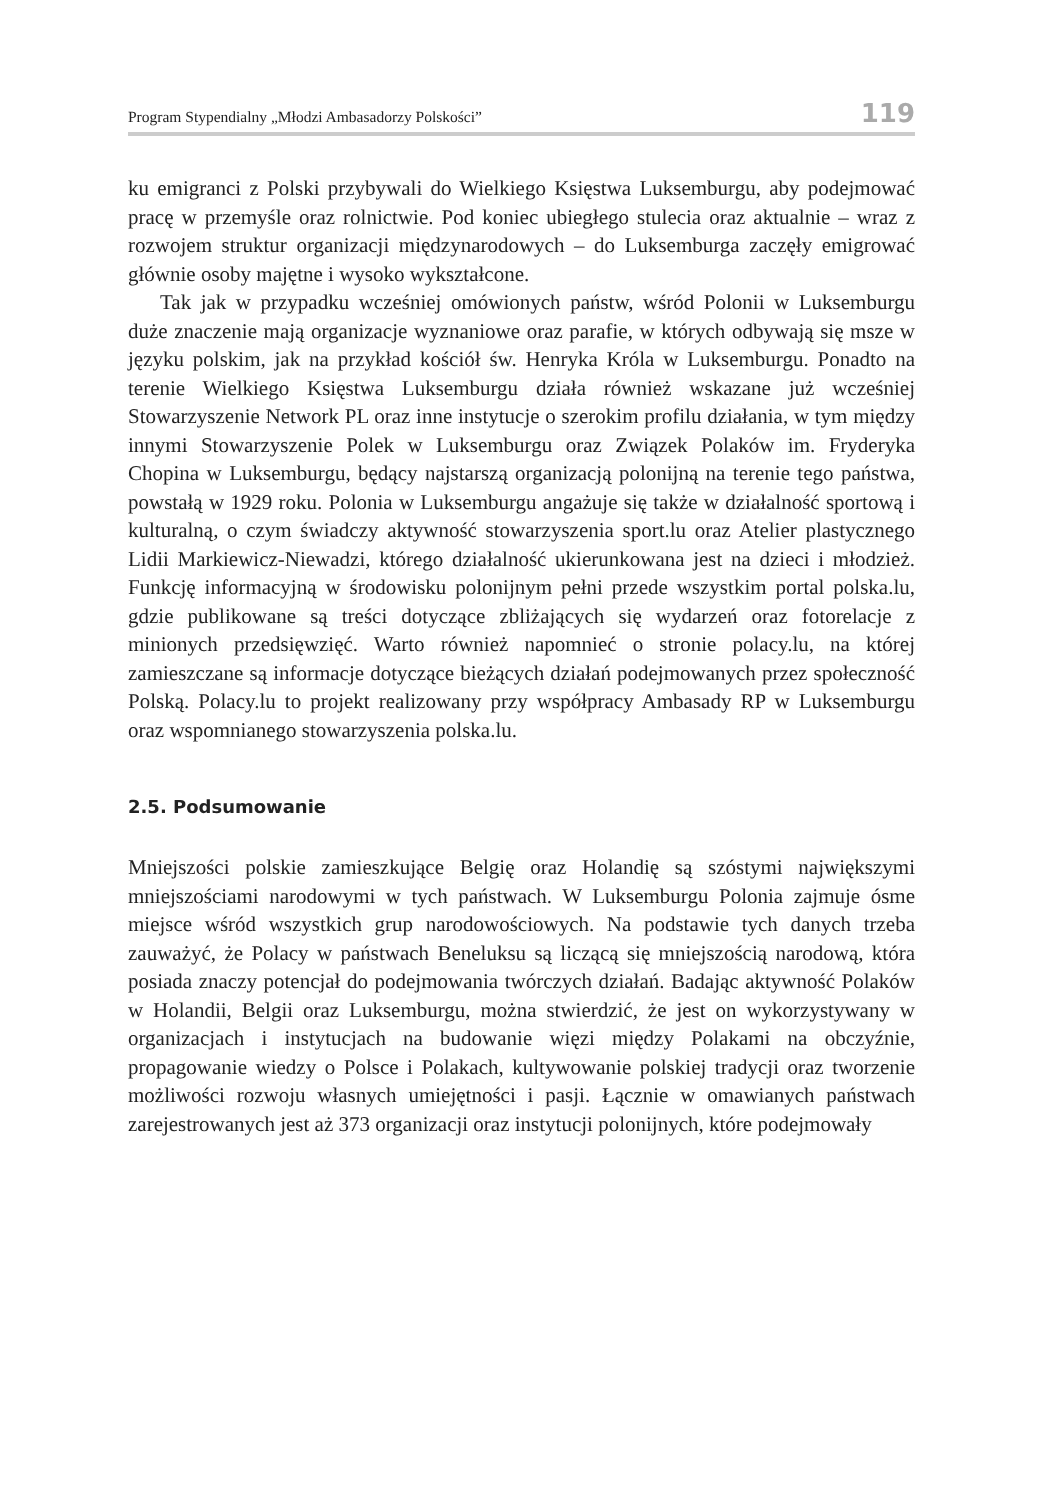Program Stypendialny „Młodzi Ambasadorzy Polskości” 119
ku emigranci z Polski przybywali do Wielkiego Księstwa Luksemburgu, aby podejmować pracę w przemyśle oraz rolnictwie. Pod koniec ubiegłego stulecia oraz aktualnie – wraz z rozwojem struktur organizacji międzynarodowych – do Luksemburga zaczęły emigrować głównie osoby majętne i wysoko wykształcone.
Tak jak w przypadku wcześniej omówionych państw, wśród Polonii w Luksemburgu duże znaczenie mają organizacje wyznaniowe oraz parafie, w których odbywają się msze w języku polskim, jak na przykład kościół św. Henryka Króla w Luksemburgu. Ponadto na terenie Wielkiego Księstwa Luksemburgu działa również wskazane już wcześniej Stowarzyszenie Network PL oraz inne instytucje o szerokim profilu działania, w tym między innymi Stowarzyszenie Polek w Luksemburgu oraz Związek Polaków im. Fryderyka Chopina w Luksemburgu, będący najstarszą organizacją polonijną na terenie tego państwa, powstałą w 1929 roku. Polonia w Luksemburgu angażuje się także w działalność sportową i kulturalną, o czym świadczy aktywność stowarzyszenia sport.lu oraz Atelier plastycznego Lidii Markiewicz-Niewadzi, którego działalność ukierunkowana jest na dzieci i młodzież. Funkcję informacyjną w środowisku polonijnym pełni przede wszystkim portal polska.lu, gdzie publikowane są treści dotyczące zbliżających się wydarzeń oraz fotorelacje z minionych przedsięwzięć. Warto również napomnieć o stronie polacy.lu, na której zamieszczane są informacje dotyczące bieżących działań podejmowanych przez społeczność Polską. Polacy.lu to projekt realizowany przy współpracy Ambasady RP w Luksemburgu oraz wspomnianego stowarzyszenia polska.lu.
2.5. Podsumowanie
Mniejszości polskie zamieszkujące Belgię oraz Holandię są szóstymi największymi mniejszościami narodowymi w tych państwach. W Luksemburgu Polonia zajmuje ósme miejsce wśród wszystkich grup narodowościowych. Na podstawie tych danych trzeba zauważyć, że Polacy w państwach Beneluksu są liczącą się mniejszością narodową, która posiada znaczy potencjał do podejmowania twórczych działań. Badając aktywność Polaków w Holandii, Belgii oraz Luksemburgu, można stwierdzić, że jest on wykorzystywany w organizacjach i instytucjach na budowanie więzi między Polakami na obczyźnie, propagowanie wiedzy o Polsce i Polakach, kultywowanie polskiej tradycji oraz tworzenie możliwości rozwoju własnych umiejętności i pasji. Łącznie w omawianych państwach zarejestrowanych jest aż 373 organizacji oraz instytucji polonijnych, które podejmowały